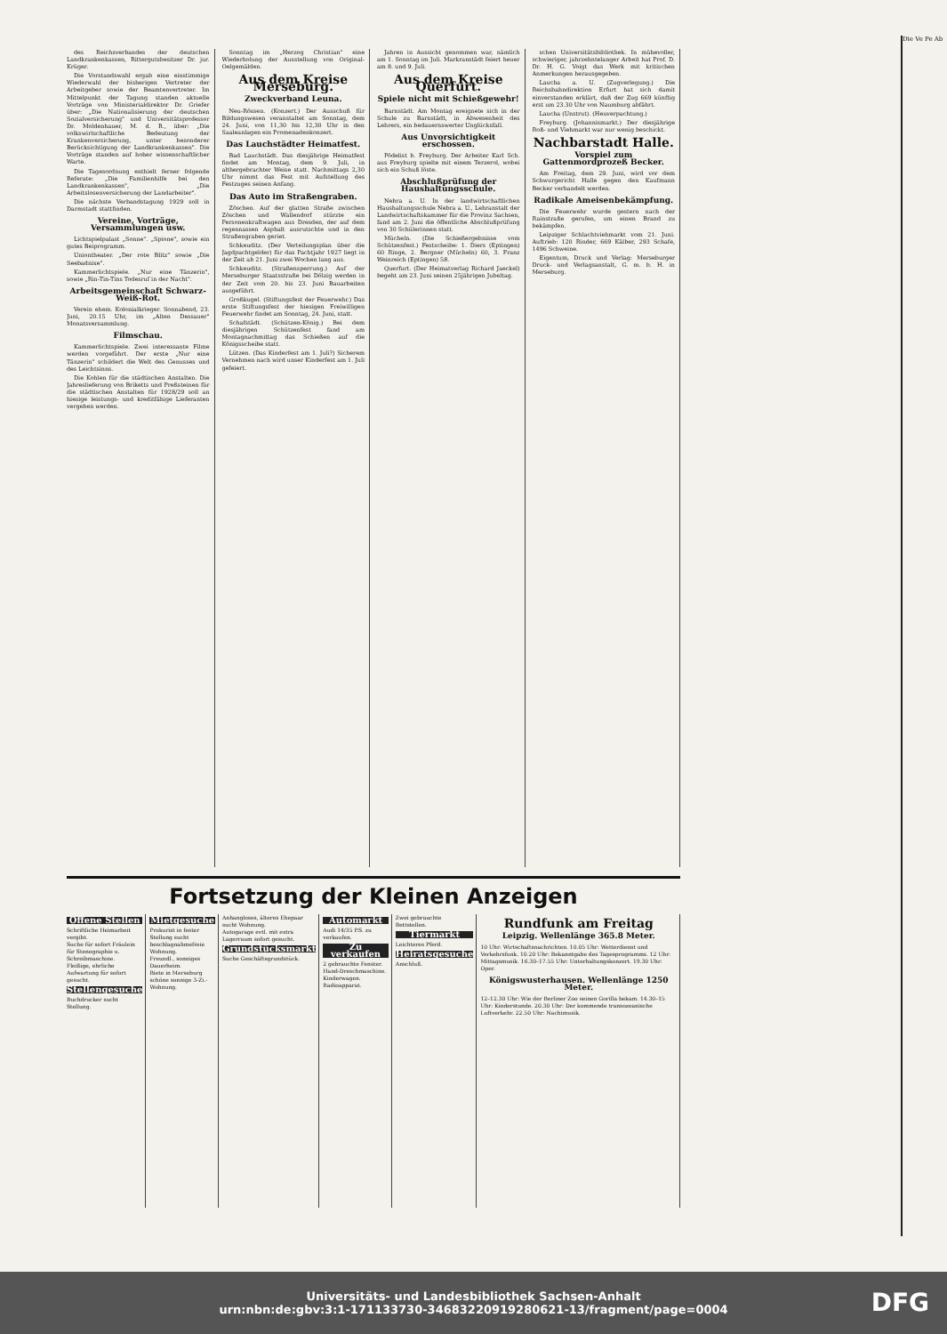des Reichsverbandes der deutschen Landkrankenkassen, Rittergutsbesitzer Dr. jur. Krüger.
Die Vorstandswahl ergab eine einstimmige Wiederwahl der bisherigen Vertreter der Arbeitgeber sowie der Beamtenvertreter. Im Mittelpunkt der Tagung standen aktuelle Vorträge von Ministerialdirektor Dr. Griefer über: „Die Nationalisierung der deutschen Sozialversicherung" und Universitätsprofessor Dr. Moldenhauer, M. d. R., über: „Die volkswirtschaftliche Bedeutung der Krankenversicherung, unter besonderer Berücksichtigung der Landkrankenkassen". Die Vorträge standen auf hoher wissenschaftlicher Warte.
Die Tagesordnung enthielt ferner folgende Referate: „Die Familienhilfe bei den Landkrankenkassen", „Die Arbeitslosenversicherung der Landarbeiter".
Die nächste Verbandstagung 1929 soll in Darmstadt stattfinden.
Vereine, Vorträge, Versammlungen usw.
Lichtspielpalast „Sonne". „Spione", sowie ein gutes Beiprogramm.
Uniontheater. „Der rote Blitz" sowie „Die Seebadnixe".
Kammerlichtspiele. „Nur eine Tänzerin", sowie „Rin-Tin-Tins Todesruf in der Nacht".
Arbeitsgemeinschaft Schwarz-Weiß-Rot.
Verein ehem. Kolonialkrieger. Sonnabend, 23. Juni, 20.15 Uhr, im „Alten Dessauer" Monatsversammlung.
Filmschau.
Kammerlichtspiele. Zwei interessante Filme werden vorgeführt. Der erste „Nur eine Tänzerin" schildert die Welt des Genusses und des Leichtsinns.
Die Kohlen für die städtischen Anstalten. Die Jahreslieferung von Briketts und Preßsteinen für die städtischen Anstalten für 1928/29 soll an hiesige leistungs- und kreditfähige Lieferanten vergeben werden.
Sonntag im „Herzog Christian" eine Wiederholung der Ausstellung von Original-Oelgemälden.
Aus dem Kreise Merseburg.
Zweckverband Leuna.
Neu-Rössen. (Konzert.) Der Ausschuß für Bildungswesen veranstaltet am Sonntag, dem 24. Juni, von 11,30 bis 12,30 Uhr in den Saaleanlagen ein Promenadenkonzert.
Das Lauchstädter Heimatfest.
Bad Lauchstädt. Das diesjährige Heimatfest findet am Montag, dem 9. Juli, in althergebrachter Weise statt. Nachmittags 2,30 Uhr nimmt das Fest mit Aufstellung des Festzuges seinen Anfang.
Das Auto im Straßengraben.
Zöschen. Auf der glatten Straße zwischen Zöschen und Wallendorf stürzte ein Personenkraftwagen aus Dresden, der auf dem regennassen Asphalt ausrutschte und in den Straßengraben geriet.
Schkeuditz. (Der Verteilungsplan über die Jagdpachtgelder) für das Pachtjahr 1927 liegt in der Zeit ab 21. Juni zwei Wochen lang aus.
Schkeuditz. (Straßensperrung.) Auf der Merseburger Staatsstraße bei Dölzig werden in der Zeit vom 20. bis 23. Juni Bauarbeiten ausgeführt.
Großkugel. (Stiftungsfest der Feuerwehr.) Das erste Stiftungsfest der hiesigen Freiwilligen Feuerwehr findet am Sonntag, 24. Juni, statt.
Schafstädt. (Schützen-König.) Bei dem diesjährigen Schützenfest fand am Montagnachmittag das Schießen auf die Königsscheibe statt.
Lützen. (Das Kinderfest am 1. Juli?) Sicherem Vernehmen nach wird unser Kinderfest am 1. Juli gefeiert.
Jahren in Aussicht genommen war, nämlich am 1. Sonntag im Juli. Markranstädt feiert heuer am 8. und 9. Juli.
Aus dem Kreise Querfurt.
Spiele nicht mit Schießgewehr!
Barnstädt. Am Montag ereignete sich in der Schule zu Barnstädt, in Abwesenheit des Lehrers, ein bedauernswerter Unglücksfall.
Aus Unvorsichtigkeit erschossen.
Pödelist b. Freyburg. Der Arbeiter Karl Sch. aus Freyburg spielte mit einem Terzerol, wobei sich ein Schuß löste.
Abschlußprüfung der Haushaltungsschule.
Nebra a. U. In der landwirtschaftlichen Haushaltungsschule Nebra a. U., Lehranstalt der Landwirtschaftskammer für die Provinz Sachsen, fand am 2. Juni die öffentliche Abschlußprüfung von 30 Schülerinnen statt.
Mücheln. (Die Schießergebnisse vom Schützenfest.) Festscheibe: 1. Diers (Eptingen) 60 Ringe, 2. Bergner (Mücheln) 60, 3. Franz Weinreich (Eptingen) 58.
Querfurt. (Der Heimatverlag Richard Jaeckel) begeht am 23. Juni seinen 25jährigen Jubeltag.
schen Universitätsbibliothek. In mühevoller, schwieriger, jahrzehntelanger Arbeit hat Prof. D. Dr. H. G. Voigt das Werk mit kritischen Anmerkungen herausgegeben.
Laucha a. U. (Zugverlegung.) Die Reichsbahndirektion Erfurt hat sich damit einverstanden erklärt, daß der Zug 669 künftig erst um 23.30 Uhr von Naumburg abfährt.
Laucha (Unstrut). (Heuverpachtung.)
Freyburg. (Johannismarkt.) Der diesjährige Roß- und Viehmarkt war nur wenig beschickt.
Nachbarstadt Halle.
Vorspiel zum Gattenmordprozeß Becker.
Am Freitag, dem 29. Juni, wird vor dem Schwurgericht Halle gegen den Kaufmann Becker verhandelt werden.
Radikale Ameisenbekämpfung.
Die Feuerwehr wurde gestern nach der Rainstraße gerufen, um einen Brand zu bekämpfen.
Leipziger Schlachtviehmarkt vom 21. Juni. Auftrieb: 120 Rinder, 669 Kälber, 293 Schafe, 1496 Schweine.
Eigentum, Druck und Verlag: Merseburger Druck- und Verlagsanstalt, G. m. b. H. in Merseburg.
Fortsetzung der Kleinen Anzeigen
Offene Stellen
Schriftliche Heimarbeit vergibt.
Suche für sofort Fräulein für Stenographie u. Schreibmaschine.
Fleißige, ehrliche Aufwartung für sofort gesucht.
Stellengesuche
Buchdrucker sucht Stellung.
Mietgesuche
Prokurist in fester Stellung sucht beschlagnahmefreie Wohnung.
Freundl., sonniges Dauerheim.
Biete in Merseburg schöne sonnige 3-Zi.-Wohnung.
Anhangloses, älteres Ehepaar sucht Wohnung.
Autogarage evtl. mit extra Lagerraum sofort gesucht.
Grundstücksmarkt
Suche Geschäftsgrundstück.
Automarkt
Audi 14/35 P.S. zu verkaufen.
Zu verkaufen
2 gebrauchte Fenster.
Hand-Dreschmaschine.
Kinderwagen.
Radioapparat.
Zwei gebrauchte Bettstellen.
Tiermarkt
Leichteres Pferd.
Heiratsgesuche
Anschluß.
Rundfunk am Freitag
Leipzig. Wellenlänge 365.8 Meter.
10 Uhr: Wirtschaftsnachrichten. 10.05 Uhr: Wetterdienst und Verkehrsfunk. 10.20 Uhr: Bekanntgabe des Tagesprogramms. 12 Uhr: Mittagsmusik. 16.30–17.55 Uhr: Unterhaltungskonzert. 19.30 Uhr: Oper.
Königswusterhausen. Wellenlänge 1250 Meter.
12–12.30 Uhr: Wie der Berliner Zoo seinen Gorilla bekam. 14.30–15 Uhr: Kinderstunde. 20.30 Uhr: Der kommende transozeanische Luftverkehr. 22.50 Uhr: Nachimusik.
Die Ve Pe Ab
Universitäts- und Landesbibliothek Sachsen-Anhalt
urn:nbn:de:gbv:3:1-171133730-34683220919280621-13/fragment/page=0004
DFG